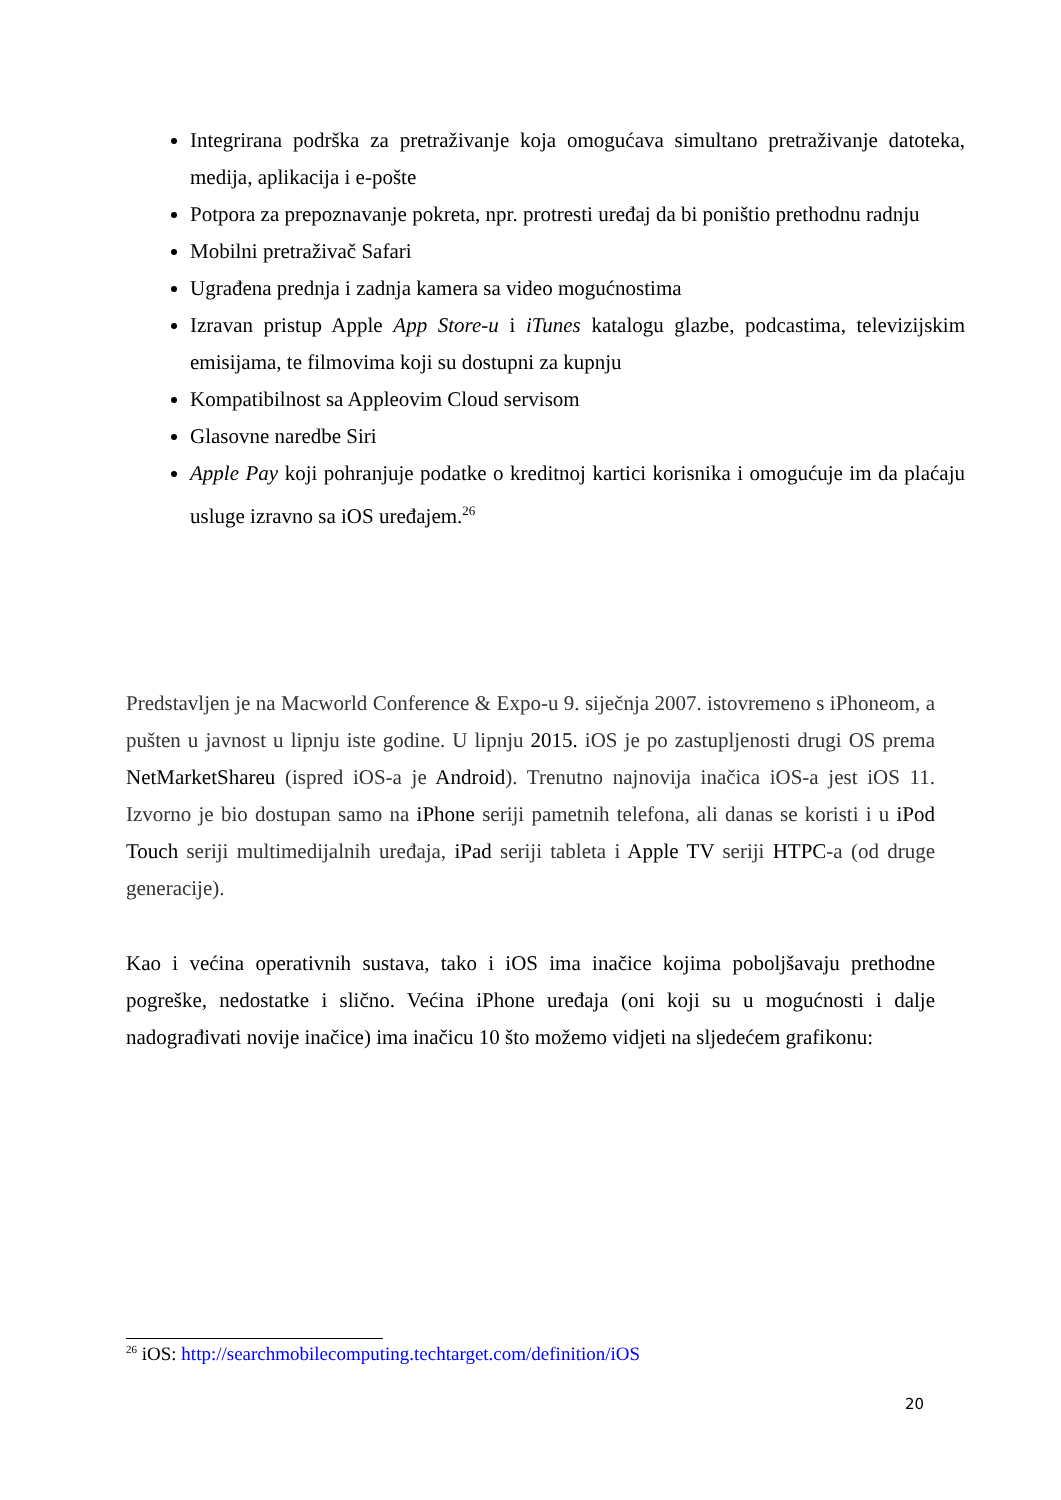Integrirana podrška za pretraživanje koja omogućava simultano pretraživanje datoteka, medija, aplikacija i e-pošte
Potpora za prepoznavanje pokreta, npr. protresti uređaj da bi poništio prethodnu radnju
Mobilni pretraživač Safari
Ugrađena prednja i zadnja kamera sa video mogućnostima
Izravan pristup Apple App Store-u i iTunes katalogu glazbe, podcastima, televizijskim emisijama, te filmovima koji su dostupni za kupnju
Kompatibilnost sa Appleovim Cloud servisom
Glasovne naredbe Siri
Apple Pay koji pohranjuje podatke o kreditnoj kartici korisnika i omogućuje im da plaćaju usluge izravno sa iOS uređajem.<sup>26</sup>
Predstavljen je na Macworld Conference & Expo-u 9. siječnja 2007. istovremeno s iPhoneom, a pušten u javnost u lipnju iste godine. U lipnju 2015. iOS je po zastupljenosti drugi OS prema NetMarketShareu (ispred iOS-a je Android). Trenutno najnovija inačica iOS-a jest iOS 11. Izvorno je bio dostupan samo na iPhone seriji pametnih telefona, ali danas se koristi i u iPod Touch seriji multimedijalnih uređaja, iPad seriji tableta i Apple TV seriji HTPC-a (od druge generacije).
Kao i većina operativnih sustava, tako i iOS ima inačice kojima poboljšavaju prethodne pogreške, nedostatke i slično. Većina iPhone uređaja (oni koji su u mogućnosti i dalje nadograđivati novije inačice) ima inačicu 10 što možemo vidjeti na sljedećem grafikonu:
<sup>26</sup> iOS: http://searchmobilecomputing.techtarget.com/definition/iOS
20